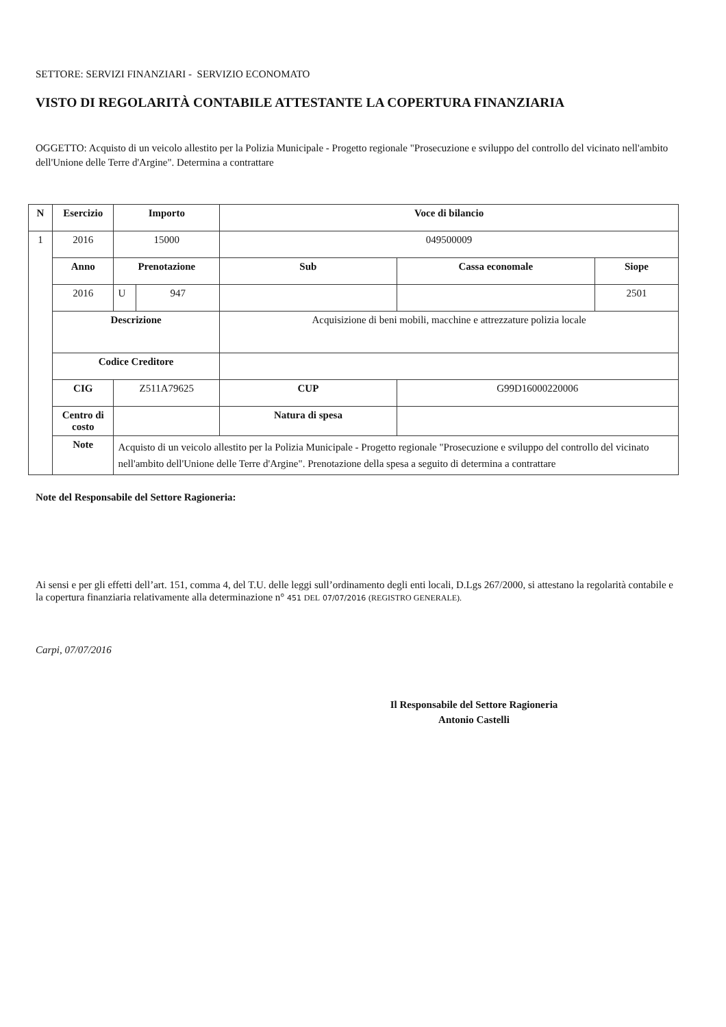SETTORE: SERVIZI FINANZIARI - SERVIZIO ECONOMATO
VISTO DI REGOLARITÀ CONTABILE ATTESTANTE LA COPERTURA FINANZIARIA
OGGETTO: Acquisto di un veicolo allestito per la Polizia Municipale - Progetto regionale "Prosecuzione e sviluppo del controllo del vicinato nell'ambito dell'Unione delle Terre d'Argine". Determina a contrattare
| N | Esercizio | | Importo | | Voce di bilancio | | |
| --- | --- | --- | --- | --- | --- | --- | --- |
| 1 | 2016 | | 15000 | | 049500009 | | |
| | Anno | | Prenotazione | | Sub | Cassa economale | Siope |
| | 2016 | | U | 947 | | | 2501 |
| | Descrizione | | | | Acquisizione di beni mobili, macchine e attrezzature polizia locale | | |
| | Codice Creditore | | | | | | |
| | CIG | Z511A79625 | | | CUP | G99D16000220006 | |
| | Centro di costo | | | | Natura di spesa | | |
| | Note | Acquisto di un veicolo allestito per la Polizia Municipale - Progetto regionale "Prosecuzione e sviluppo del controllo del vicinato nell'ambito dell'Unione delle Terre d'Argine". Prenotazione della spesa a seguito di determina a contrattare | | | | | |
Note del Responsabile del Settore Ragioneria:
Ai sensi e per gli effetti dell’art. 151, comma 4, del T.U. delle leggi sull’ordinamento degli enti locali, D.Lgs 267/2000, si attestano la regolarità contabile e la copertura finanziaria relativamente alla determinazione n° 451 DEL 07/07/2016 (REGISTRO GENERALE).
Carpi, 07/07/2016
Il Responsabile del Settore Ragioneria
Antonio Castelli